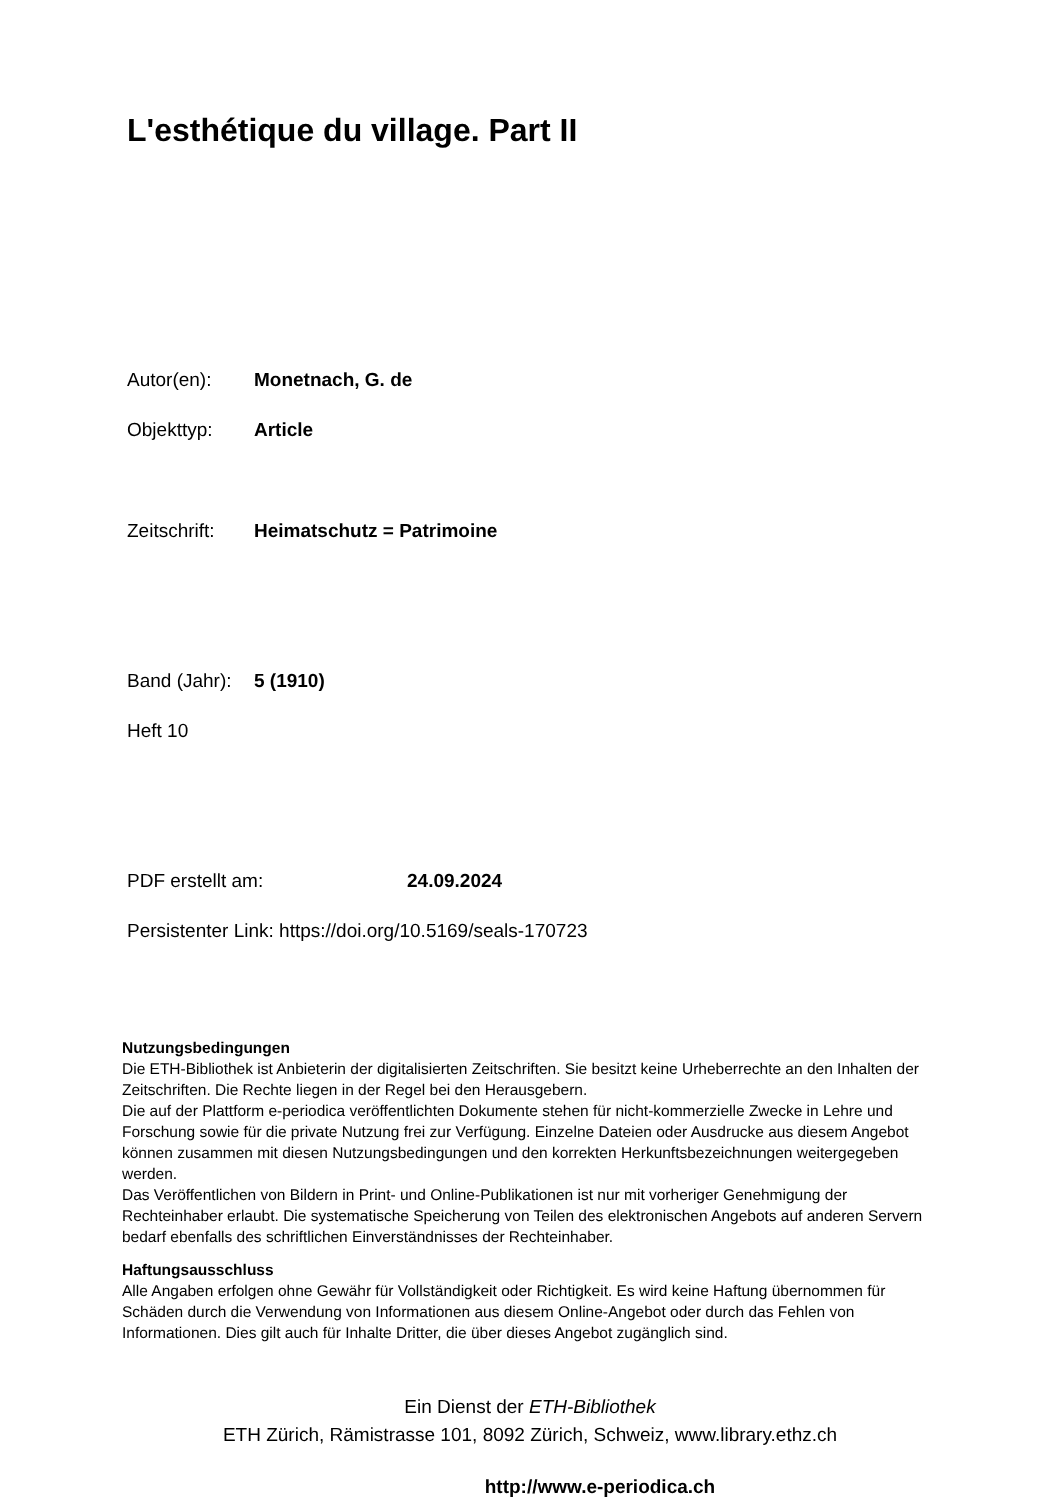L'esthétique du village. Part II
Autor(en): Monetnach, G. de
Objekttyp: Article
Zeitschrift: Heimatschutz = Patrimoine
Band (Jahr): 5 (1910)
Heft 10
PDF erstellt am: 24.09.2024
Persistenter Link: https://doi.org/10.5169/seals-170723
Nutzungsbedingungen
Die ETH-Bibliothek ist Anbieterin der digitalisierten Zeitschriften. Sie besitzt keine Urheberrechte an den Inhalten der Zeitschriften. Die Rechte liegen in der Regel bei den Herausgebern.
Die auf der Plattform e-periodica veröffentlichten Dokumente stehen für nicht-kommerzielle Zwecke in Lehre und Forschung sowie für die private Nutzung frei zur Verfügung. Einzelne Dateien oder Ausdrucke aus diesem Angebot können zusammen mit diesen Nutzungsbedingungen und den korrekten Herkunftsbezeichnungen weitergegeben werden.
Das Veröffentlichen von Bildern in Print- und Online-Publikationen ist nur mit vorheriger Genehmigung der Rechteinhaber erlaubt. Die systematische Speicherung von Teilen des elektronischen Angebots auf anderen Servern bedarf ebenfalls des schriftlichen Einverständnisses der Rechteinhaber.
Haftungsausschluss
Alle Angaben erfolgen ohne Gewähr für Vollständigkeit oder Richtigkeit. Es wird keine Haftung übernommen für Schäden durch die Verwendung von Informationen aus diesem Online-Angebot oder durch das Fehlen von Informationen. Dies gilt auch für Inhalte Dritter, die über dieses Angebot zugänglich sind.
Ein Dienst der ETH-Bibliothek
ETH Zürich, Rämistrasse 101, 8092 Zürich, Schweiz, www.library.ethz.ch
http://www.e-periodica.ch